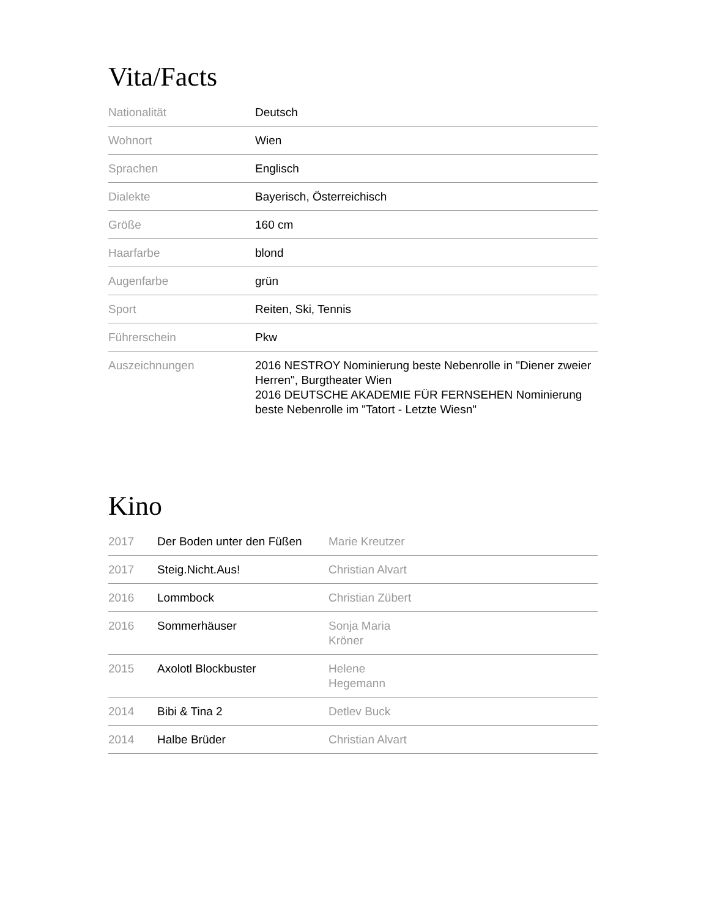Vita/Facts
| Nationalität | Deutsch |
| Wohnort | Wien |
| Sprachen | Englisch |
| Dialekte | Bayerisch, Österreichisch |
| Größe | 160 cm |
| Haarfarbe | blond |
| Augenfarbe | grün |
| Sport | Reiten, Ski, Tennis |
| Führerschein | Pkw |
| Auszeichnungen | 2016 NESTROY Nominierung beste Nebenrolle in "Diener zweier Herren", Burgtheater Wien 2016 DEUTSCHE AKADEMIE FÜR FERNSEHEN Nominierung beste Nebenrolle im "Tatort - Letzte Wiesn" |
Kino
| 2017 | Der Boden unter den Füßen | Marie Kreutzer |
| 2017 | Steig.Nicht.Aus! | Christian Alvart |
| 2016 | Lommbock | Christian Zübert |
| 2016 | Sommerhäuser | Sonja Maria Kröner |
| 2015 | Axolotl Blockbuster | Helene Hegemann |
| 2014 | Bibi & Tina 2 | Detlev Buck |
| 2014 | Halbe Brüder | Christian Alvart |